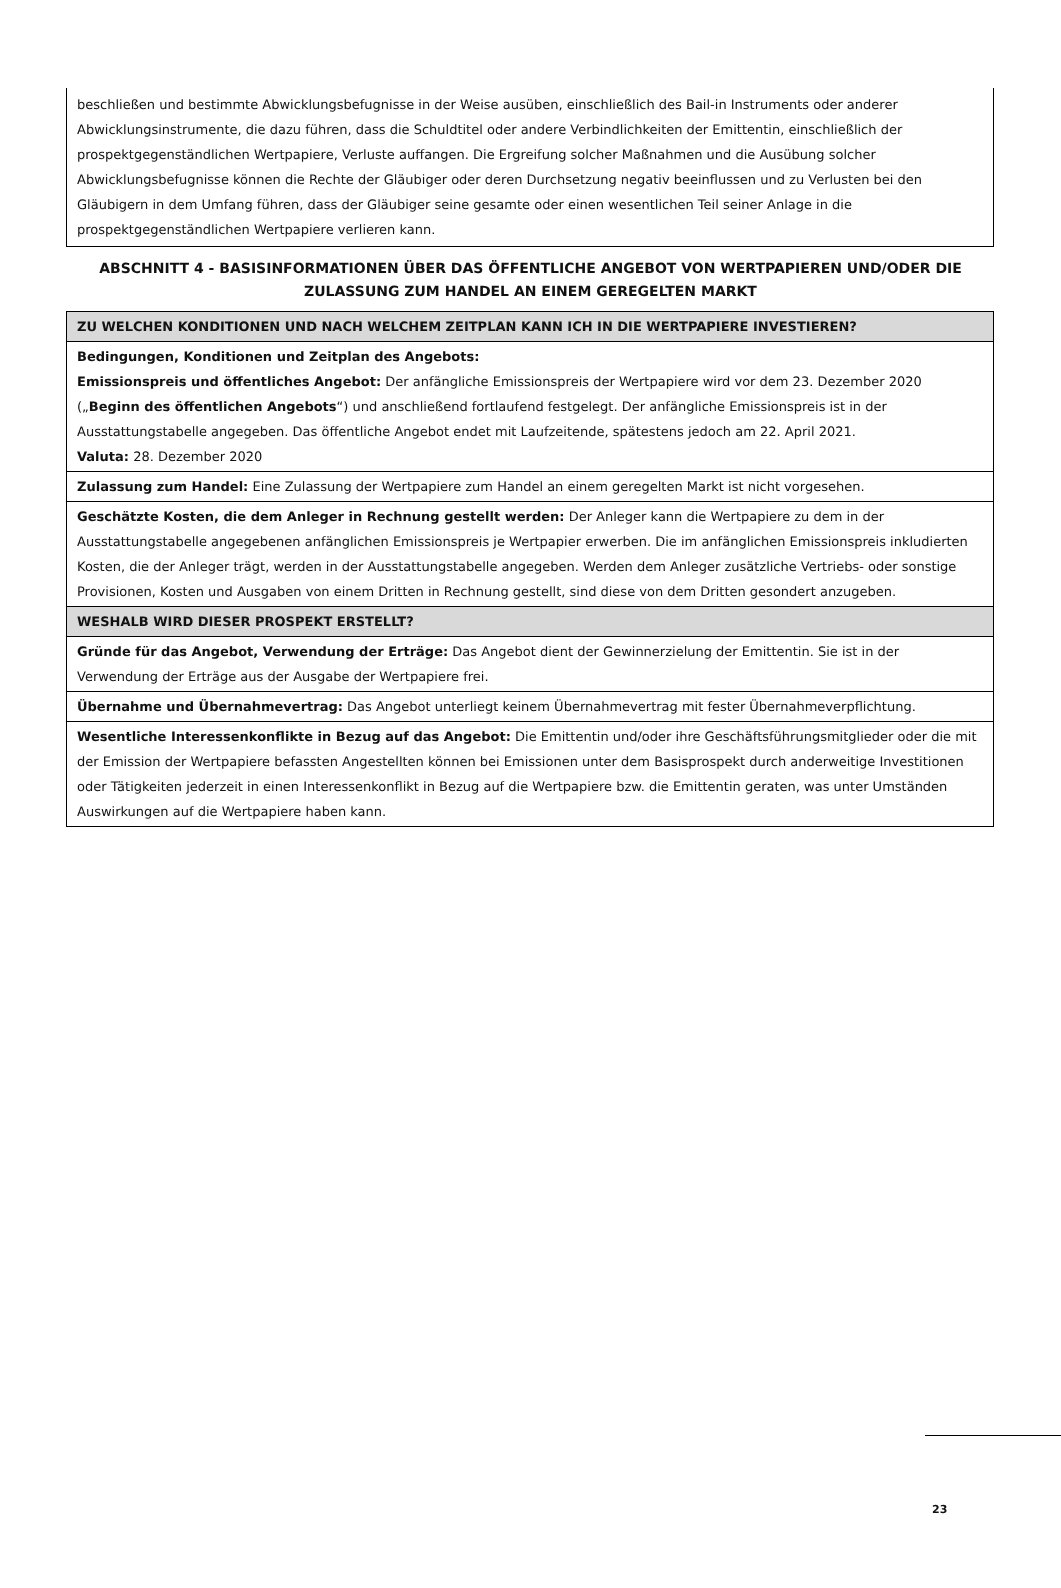beschließen und bestimmte Abwicklungsbefugnisse in der Weise ausüben, einschließlich des Bail-in Instruments oder anderer Abwicklungsinstrumente, die dazu führen, dass die Schuldtitel oder andere Verbindlichkeiten der Emittentin, einschließlich der prospektgegenständlichen Wertpapiere, Verluste auffangen. Die Ergreifung solcher Maßnahmen und die Ausübung solcher Abwicklungsbefugnisse können die Rechte der Gläubiger oder deren Durchsetzung negativ beeinflussen und zu Verlusten bei den Gläubigern in dem Umfang führen, dass der Gläubiger seine gesamte oder einen wesentlichen Teil seiner Anlage in die prospektgegenständlichen Wertpapiere verlieren kann.
ABSCHNITT 4 - BASISINFORMATIONEN ÜBER DAS ÖFFENTLICHE ANGEBOT VON WERTPAPIEREN UND/ODER DIE ZULASSUNG ZUM HANDEL AN EINEM GEREGELTEN MARKT
| ZU WELCHEN KONDITIONEN UND NACH WELCHEM ZEITPLAN KANN ICH IN DIE WERTPAPIERE INVESTIEREN? |
| --- |
| Bedingungen, Konditionen und Zeitplan des Angebots: Emissionspreis und öffentliches Angebot: Der anfängliche Emissionspreis der Wertpapiere wird vor dem 23. Dezember 2020 („ Beginn des öffentlichen Angebots “) und anschließend fortlaufend festgelegt. Der anfängliche Emissionspreis ist in der Ausstattungstabelle angegeben. Das öffentliche Angebot endet mit Laufzeitende, spätestens jedoch am 22. April 2021. Valuta: 28. Dezember 2020 |
| Zulassung zum Handel: Eine Zulassung der Wertpapiere zum Handel an einem geregelten Markt ist nicht vorgesehen. |
| Geschätzte Kosten, die dem Anleger in Rechnung gestellt werden: Der Anleger kann die Wertpapiere zu dem in der Ausstattungstabelle angegebenen anfänglichen Emissionspreis je Wertpapier erwerben. Die im anfänglichen Emissionspreis inkludierten Kosten, die der Anleger trägt, werden in der Ausstattungstabelle angegeben. Werden dem Anleger zusätzliche Vertriebs- oder sonstige Provisionen, Kosten und Ausgaben von einem Dritten in Rechnung gestellt, sind diese von dem Dritten gesondert anzugeben. |
| WESHALB WIRD DIESER PROSPEKT ERSTELLT? |
| Gründe für das Angebot, Verwendung der Erträge: Das Angebot dient der Gewinnerzielung der Emittentin. Sie ist in der Verwendung der Erträge aus der Ausgabe der Wertpapiere frei. |
| Übernahme und Übernahmevertrag: Das Angebot unterliegt keinem Übernahmevertrag mit fester Übernahmeverpflichtung. |
| Wesentliche Interessenkonflikte in Bezug auf das Angebot: Die Emittentin und/oder ihre Geschäftsführungsmitglieder oder die mit der Emission der Wertpapiere befassten Angestellten können bei Emissionen unter dem Basisprospekt durch anderweitige Investitionen oder Tätigkeiten jederzeit in einen Interessenkonflikt in Bezug auf die Wertpapiere bzw. die Emittentin geraten, was unter Umständen Auswirkungen auf die Wertpapiere haben kann. |
23